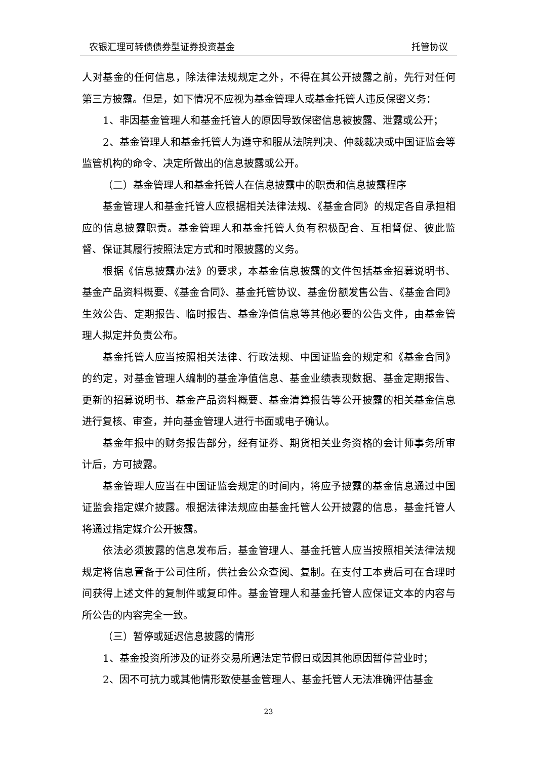农银汇理可转债债券型证券投资基金 托管协议
人对基金的任何信息，除法律法规规定之外，不得在其公开披露之前，先行对任何第三方披露。但是，如下情况不应视为基金管理人或基金托管人违反保密义务：
1、非因基金管理人和基金托管人的原因导致保密信息被披露、泄露或公开；
2、基金管理人和基金托管人为遵守和服从法院判决、仲裁裁决或中国证监会等监管机构的命令、决定所做出的信息披露或公开。
（二）基金管理人和基金托管人在信息披露中的职责和信息披露程序
基金管理人和基金托管人应根据相关法律法规、《基金合同》的规定各自承担相应的信息披露职责。基金管理人和基金托管人负有积极配合、互相督促、彼此监督、保证其履行按照法定方式和时限披露的义务。
根据《信息披露办法》的要求，本基金信息披露的文件包括基金招募说明书、基金产品资料概要、《基金合同》、基金托管协议、基金份额发售公告、《基金合同》生效公告、定期报告、临时报告、基金净值信息等其他必要的公告文件，由基金管理人拟定并负责公布。
基金托管人应当按照相关法律、行政法规、中国证监会的规定和《基金合同》的约定，对基金管理人编制的基金净值信息、基金业绩表现数据、基金定期报告、更新的招募说明书、基金产品资料概要、基金清算报告等公开披露的相关基金信息进行复核、审查，并向基金管理人进行书面或电子确认。
基金年报中的财务报告部分，经有证券、期货相关业务资格的会计师事务所审计后，方可披露。
基金管理人应当在中国证监会规定的时间内，将应予披露的基金信息通过中国证监会指定媒介披露。根据法律法规应由基金托管人公开披露的信息，基金托管人将通过指定媒介公开披露。
依法必须披露的信息发布后，基金管理人、基金托管人应当按照相关法律法规规定将信息置备于公司住所，供社会公众查阅、复制。在支付工本费后可在合理时间获得上述文件的复制件或复印件。基金管理人和基金托管人应保证文本的内容与所公告的内容完全一致。
（三）暂停或延迟信息披露的情形
1、基金投资所涉及的证券交易所遇法定节假日或因其他原因暂停营业时；
2、因不可抗力或其他情形致使基金管理人、基金托管人无法准确评估基金
23